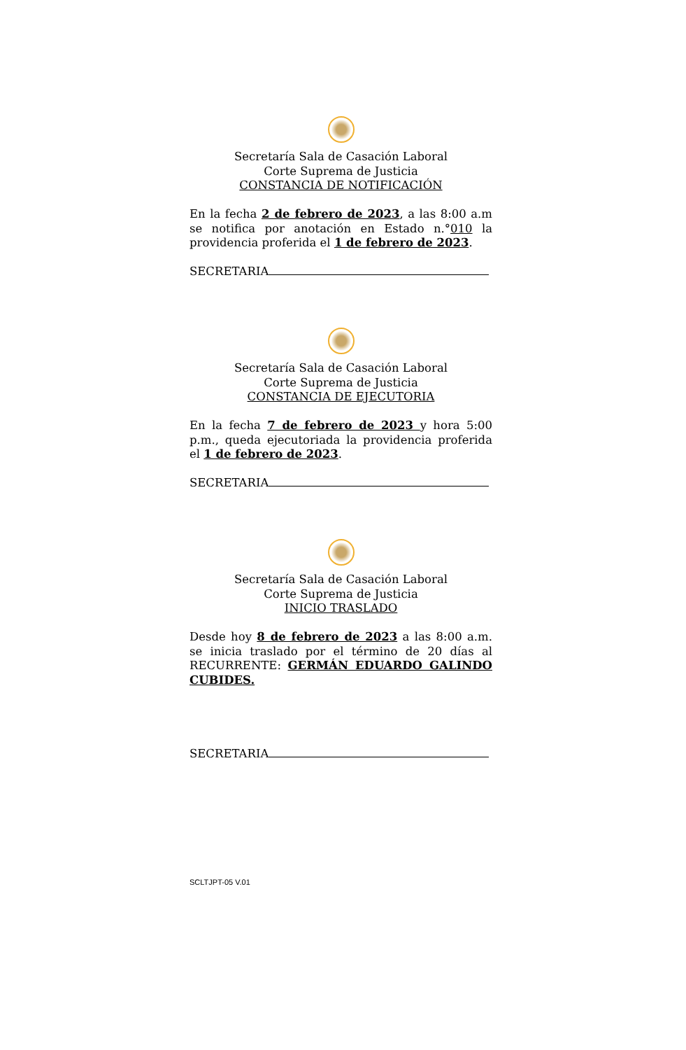Secretaría Sala de Casación Laboral
Corte Suprema de Justicia
CONSTANCIA DE NOTIFICACIÓN
En la fecha 2 de febrero de 2023, a las 8:00 a.m se notifica por anotación en Estado n.°010 la providencia proferida el 1 de febrero de 2023.
SECRETARIA
Secretaría Sala de Casación Laboral
Corte Suprema de Justicia
CONSTANCIA DE EJECUTORIA
En la fecha 7 de febrero de 2023 y hora 5:00 p.m., queda ejecutoriada la providencia proferida el 1 de febrero de 2023.
SECRETARIA
Secretaría Sala de Casación Laboral
Corte Suprema de Justicia
INICIO TRASLADO
Desde hoy 8 de febrero de 2023 a las 8:00 a.m. se inicia traslado por el término de 20 días al RECURRENTE: GERMÁN EDUARDO GALINDO CUBIDES.
SECRETARIA
SCLTJPT-05 V.01